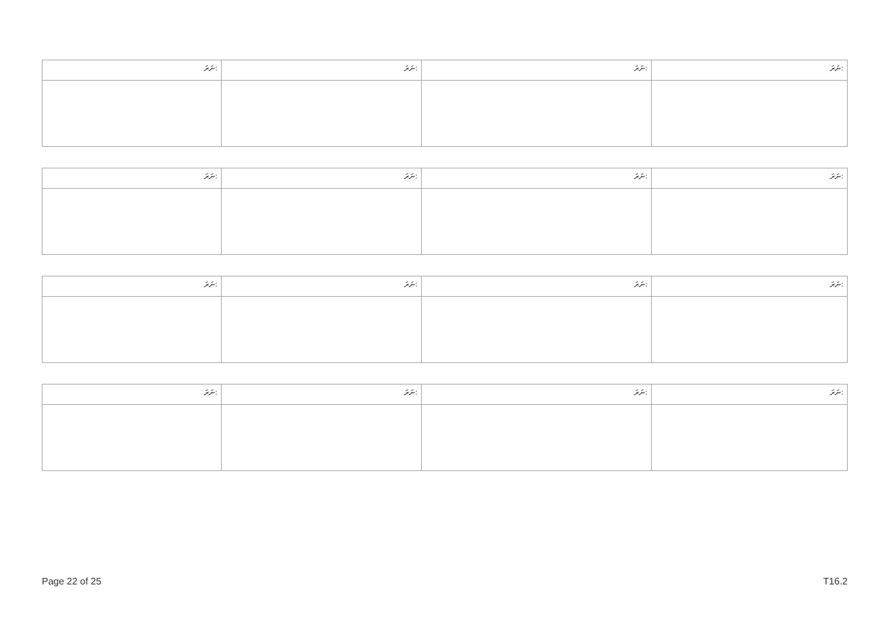| ނަރަ: | ނަރަ: | ނަރަ: | ނަރަ: |
| ނަރަ: | ނަރަ: | ނަރަ: | ނަރަ: |
| ނަރަ: | ނަރަ: | ނަރަ: | ނަރަ: |
| ނަރަ: | ނަރަ: | ނަރަ: | ނަރަ: |
Page 22 of 25 T16.2